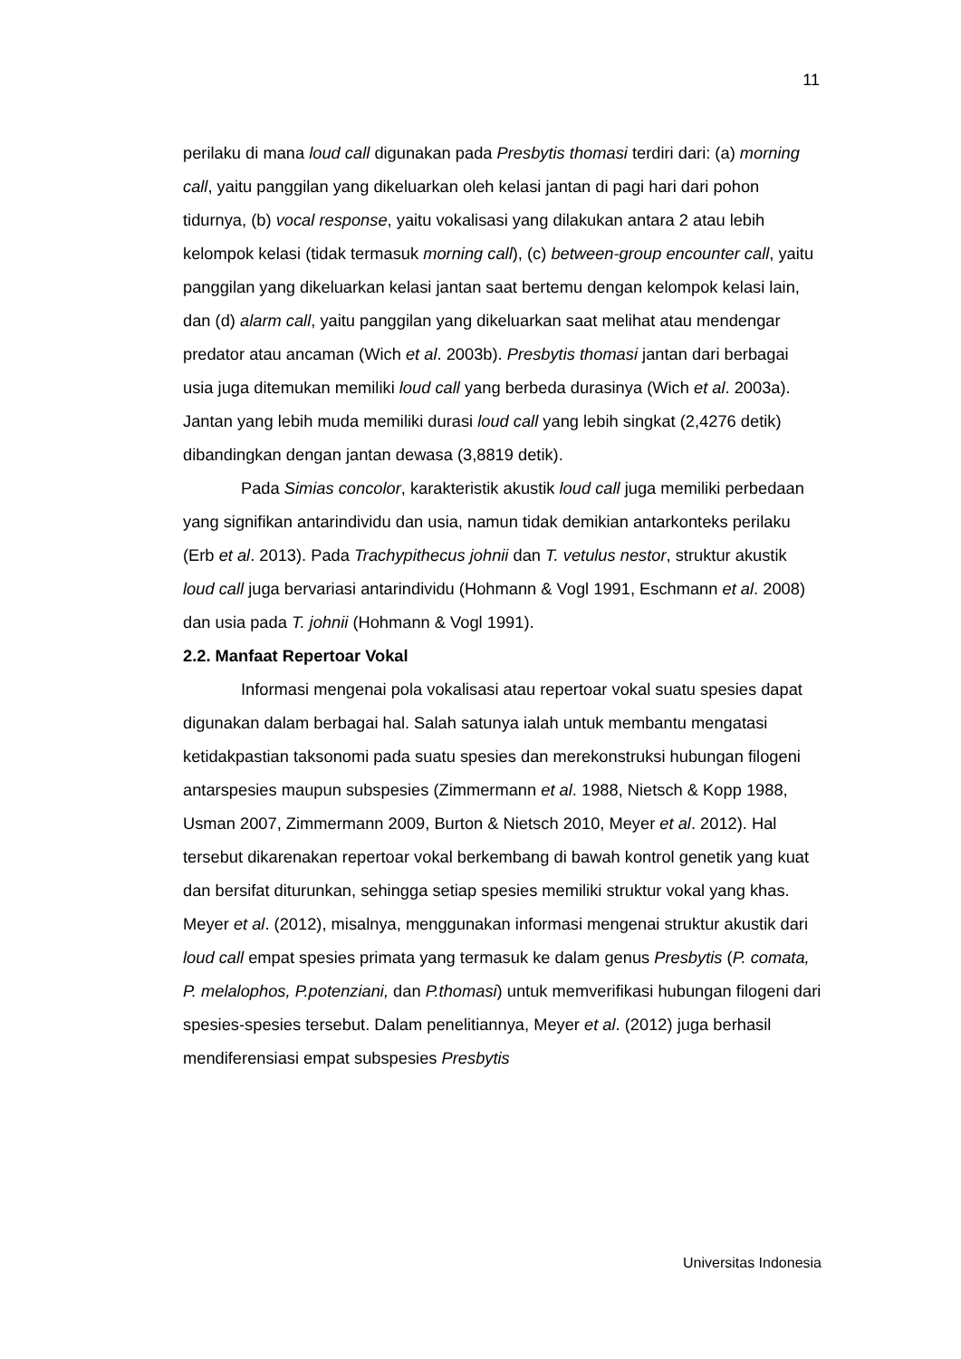11
perilaku di mana loud call digunakan pada Presbytis thomasi terdiri dari: (a) morning call, yaitu panggilan yang dikeluarkan oleh kelasi jantan di pagi hari dari pohon tidurnya, (b) vocal response, yaitu vokalisasi yang dilakukan antara 2 atau lebih kelompok kelasi (tidak termasuk morning call), (c) between-group encounter call, yaitu panggilan yang dikeluarkan kelasi jantan saat bertemu dengan kelompok kelasi lain, dan (d) alarm call, yaitu panggilan yang dikeluarkan saat melihat atau mendengar predator atau ancaman (Wich et al. 2003b). Presbytis thomasi jantan dari berbagai usia juga ditemukan memiliki loud call yang berbeda durasinya (Wich et al. 2003a). Jantan yang lebih muda memiliki durasi loud call yang lebih singkat (2,4276 detik) dibandingkan dengan jantan dewasa (3,8819 detik).
Pada Simias concolor, karakteristik akustik loud call juga memiliki perbedaan yang signifikan antarindividu dan usia, namun tidak demikian antarkonteks perilaku (Erb et al. 2013). Pada Trachypithecus johnii dan T. vetulus nestor, struktur akustik loud call juga bervariasi antarindividu (Hohmann & Vogl 1991, Eschmann et al. 2008) dan usia pada T. johnii (Hohmann & Vogl 1991).
2.2. Manfaat Repertoar Vokal
Informasi mengenai pola vokalisasi atau repertoar vokal suatu spesies dapat digunakan dalam berbagai hal. Salah satunya ialah untuk membantu mengatasi ketidakpastian taksonomi pada suatu spesies dan merekonstruksi hubungan filogeni antarspesies maupun subspesies (Zimmermann et al. 1988, Nietsch & Kopp 1988, Usman 2007, Zimmermann 2009, Burton & Nietsch 2010, Meyer et al. 2012). Hal tersebut dikarenakan repertoar vokal berkembang di bawah kontrol genetik yang kuat dan bersifat diturunkan, sehingga setiap spesies memiliki struktur vokal yang khas. Meyer et al. (2012), misalnya, menggunakan informasi mengenai struktur akustik dari loud call empat spesies primata yang termasuk ke dalam genus Presbytis (P. comata, P. melalophos, P.potenziani, dan P.thomasi) untuk memverifikasi hubungan filogeni dari spesies-spesies tersebut. Dalam penelitiannya, Meyer et al. (2012) juga berhasil mendiferensiasi empat subspesies Presbytis
Universitas Indonesia